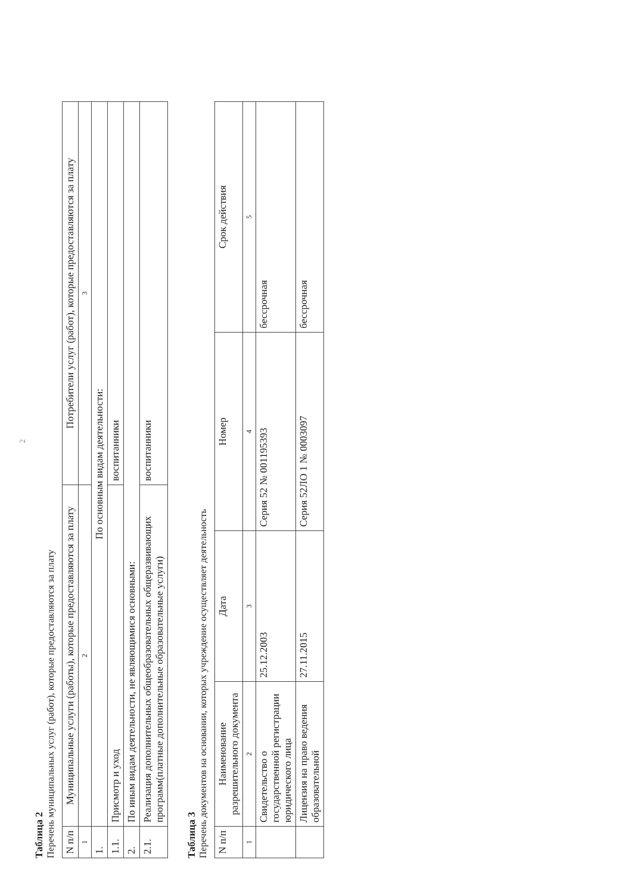2
Таблица 2
Перечень муниципальных услуг (работ), которые предоставляются за плату
| N п/п | Муниципальные услуги (работы), которые предоставляются за плату | Потребители услуг (работ), которые предоставляются за плату |
| --- | --- | --- |
| 1 | 2 | 3 |
| 1. | По основным видам деятельности: | |
| 1.1. | Присмотр и уход | воспитанники |
| 2. | По иным видам деятельности, не являющимися основными: | |
| 2.1. | Реализация дополнительных общеобразовательных общеразвивающих программ(платные дополнительные образовательные услуги) | воспитанники |
Таблица 3
Перечень документов на основании, которых учреждение осуществляет деятельность
| N п/п | Наименование разрешительного документа | Дата | Номер | Срок действия |
| --- | --- | --- | --- | --- |
| 1 | 2 | 3 | 4 | 5 |
| | Свидетельство о государственной регистрации юридического лица | 25.12.2003 | Серия 52 № 001195393 | бессрочная |
| | Лицензия на право ведения образовательной | 27.11.2015 | Серия 52ЛО 1 № 0003097 | бессрочная |